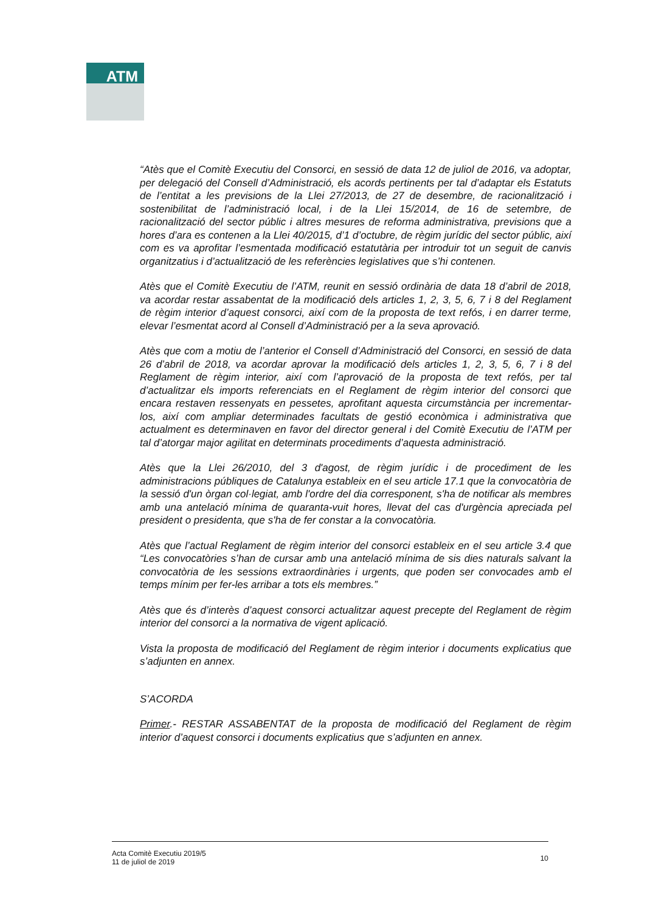ATM
“Atès que el Comitè Executiu del Consorci, en sessió de data 12 de juliol de 2016, va adoptar, per delegació del Consell d’Administració, els acords pertinents per tal d’adaptar els Estatuts de l’entitat a les previsions de la Llei 27/2013, de 27 de desembre, de racionalització i sostenibilitat de l’administració local, i de la Llei 15/2014, de 16 de setembre, de racionalització del sector públic i altres mesures de reforma administrativa, previsions que a hores d’ara es contenen a la Llei 40/2015, d’1 d’octubre, de règim jurídic del sector públic, així com es va aprofitar l’esmentada modificació estatutària per introduir tot un seguit de canvis organitzatius i d’actualització de les referències legislatives que s’hi contenen.
Atès que el Comitè Executiu de l’ATM, reunit en sessió ordinària de data 18 d’abril de 2018, va acordar restar assabentat de la modificació dels articles 1, 2, 3, 5, 6, 7 i 8 del Reglament de règim interior d’aquest consorci, així com de la proposta de text refós, i en darrer terme, elevar l’esmentat acord al Consell d’Administració per a la seva aprovació.
Atès que com a motiu de l’anterior el Consell d’Administració del Consorci, en sessió de data 26 d’abril de 2018, va acordar aprovar la modificació dels articles 1, 2, 3, 5, 6, 7 i 8 del Reglament de règim interior, així com l’aprovació de la proposta de text refós, per tal d’actualitzar els imports referenciats en el Reglament de règim interior del consorci que encara restaven ressenyats en pessetes, aprofitant aquesta circumstància per incrementar-los, així com ampliar determinades facultats de gestió econòmica i administrativa que actualment es determinaven en favor del director general i del Comitè Executiu de l’ATM per tal d’atorgar major agilitat en determinats procediments d’aquesta administració.
Atès que la Llei 26/2010, del 3 d'agost, de règim jurídic i de procediment de les administracions públiques de Catalunya estableix en el seu article 17.1 que la convocatòria de la sessió d'un òrgan col·legiat, amb l'ordre del dia corresponent, s'ha de notificar als membres amb una antelació mínima de quaranta-vuit hores, llevat del cas d'urgència apreciada pel president o presidenta, que s'ha de fer constar a la convocatòria.
Atès que l’actual Reglament de règim interior del consorci estableix en el seu article 3.4 que “Les convocatòries s’han de cursar amb una antelació mínima de sis dies naturals salvant la convocatòria de les sessions extraordinàries i urgents, que poden ser convocades amb el temps mínim per fer-les arribar a tots els membres.”
Atès que és d’interès d’aquest consorci actualitzar aquest precepte del Reglament de règim interior del consorci a la normativa de vigent aplicació.
Vista la proposta de modificació del Reglament de règim interior i documents explicatius que s’adjunten en annex.
S’ACORDA
Primer.- RESTAR ASSABENTAT de la proposta de modificació del Reglament de règim interior d’aquest consorci i documents explicatius que s’adjunten en annex.
Acta Comitè Executiu 2019/5
11 de juliol de 2019
10